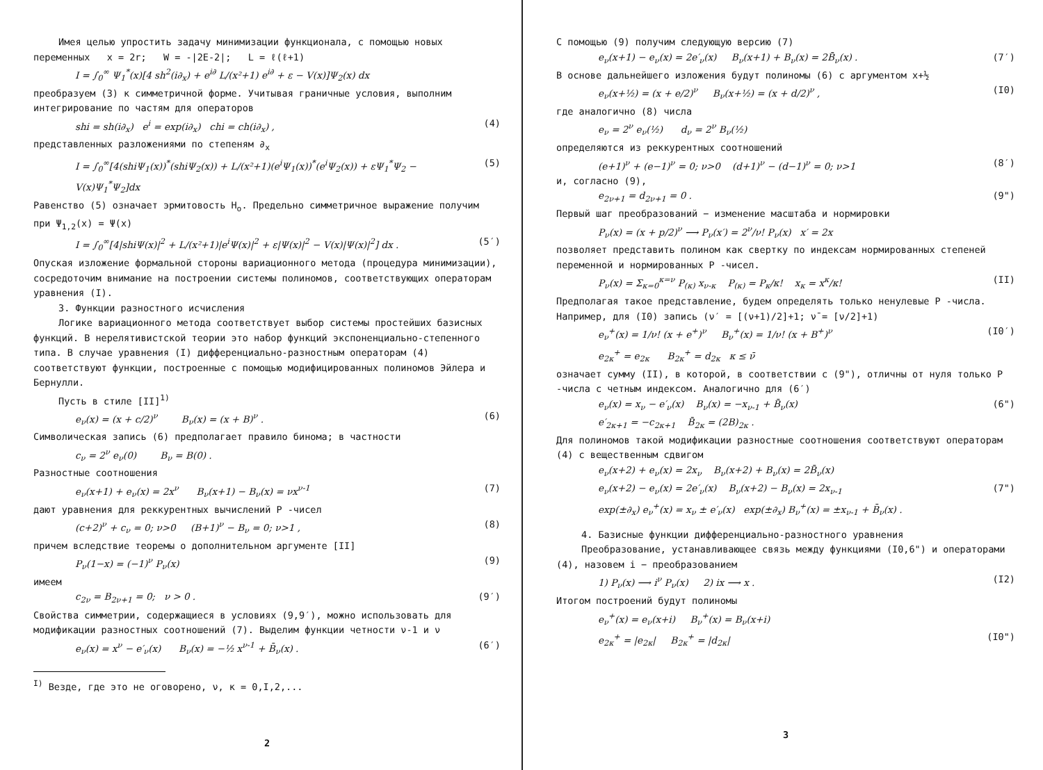Имея целью упростить задачу минимизации функционала, с помощью новых переменных x = 2r; W = -|2E-2|; L = ℓ(ℓ+1)
I = ∫<sub>0</sub><sup>∞</sup> Ψ<sub>1</sub><sup>*</sup>(x)[4 sh<sup>2</sup>(i∂<sub>x</sub>) + e<sup>i∂</sup> L/(x²+1) e<sup>i∂</sup> + ε − V(x)]Ψ<sub>2</sub>(x) dx
преобразуем (3) к симметричной форме. Учитывая граничные условия, выполним интегрирование по частям для операторов
shi = sh(i∂<sub>x</sub>) e<sup>i</sup> = exp(i∂<sub>x</sub>) chi = ch(i∂<sub>x</sub>) , (4)
представленных разложениями по степеням ∂<sub>x</sub>
I = ∫<sub>0</sub><sup>∞</sup>[4(shiΨ<sub>1</sub>(x))<sup>*</sup>(shiΨ<sub>2</sub>(x)) + L/(x²+1)(e<sup>i</sup>Ψ<sub>1</sub>(x))<sup>*</sup>(e<sup>i</sup>Ψ<sub>2</sub>(x)) + εΨ<sub>1</sub><sup>*</sup>Ψ<sub>2</sub> − V(x)Ψ<sub>1</sub><sup>*</sup>Ψ<sub>2</sub>]dx (5)
Равенство (5) означает эрмитовость H<sub>o</sub>. Предельно симметричное выражение получим при Ψ<sub>1,2</sub>(x) = Ψ(x)
I = ∫<sub>0</sub><sup>∞</sup>[4|shiΨ(x)|<sup>2</sup> + L/(x²+1)|e<sup>i</sup>Ψ(x)|<sup>2</sup> + ε|Ψ(x)|<sup>2</sup> − V(x)|Ψ(x)|<sup>2</sup>] dx . (5′)
Опуская изложение формальной стороны вариационного метода (процедура минимизации), сосредоточим внимание на построении системы полиномов, соответствующих операторам уравнения (I).
3. Функции разностного исчисления
Логике вариационного метода соответствует выбор системы простейших базисных функций. В нерелятивистской теории это набор функций экспоненциально-степенного типа. В случае уравнения (I) дифференциально-разностным операторам (4) соответствуют функции, построенные с помощью модифицированных полиномов Эйлера и Бернулли.
Пусть в стиле [II]<sup>1)</sup>
e<sub>ν</sub>(x) = (x + c/2)<sup>ν</sup> B<sub>ν</sub>(x) = (x + B)<sup>ν</sup> . (6)
Символическая запись (6) предполагает правило бинома; в частности
c<sub>ν</sub> = 2<sup>ν</sup> e<sub>ν</sub>(0) B<sub>ν</sub> = B(0) .
Разностные соотношения
e<sub>ν</sub>(x+1) + e<sub>ν</sub>(x) = 2x<sup>ν</sup> B<sub>ν</sub>(x+1) − B<sub>ν</sub>(x) = νx<sup>ν-1</sup> (7)
дают уравнения для реккурентных вычислений P -чисел
(c+2)<sup>ν</sup> + c<sub>ν</sub> = 0; ν>0 (B+1)<sup>ν</sup> − B<sub>ν</sub> = 0; ν>1 , (8)
причем вследствие теоремы о дополнительном аргументе [II]
P<sub>ν</sub>(1−x) = (−1)<sup>ν</sup> P<sub>ν</sub>(x) (9)
имеем
c<sub>2ν</sub> = B<sub>2ν+1</sub> = 0; ν > 0 . (9′)
Свойства симметрии, содержащиеся в условиях (9,9′), можно использовать для модификации разностных соотношений (7). Выделим функции четности ν-1 и ν
e<sub>ν</sub>(x) = x<sup>ν</sup> − e′<sub>ν</sub>(x) B<sub>ν</sub>(x) = −½ x<sup>ν-1</sup> + B̄<sub>ν</sub>(x) . (6′)
<sup>I)</sup> Везде, где это не оговорено, ν, κ = 0,I,2,...
2
С помощью (9) получим следующую версию (7)
e<sub>ν</sub>(x+1) − e<sub>ν</sub>(x) = 2e′<sub>ν</sub>(x) B<sub>ν</sub>(x+1) + B<sub>ν</sub>(x) = 2B̄<sub>ν</sub>(x) . (7′)
В основе дальнейшего изложения будут полиномы (6) с аргументом x+½
e<sub>ν</sub>(x+½) = (x + e/2)<sup>ν</sup> B<sub>ν</sub>(x+½) = (x + d/2)<sup>ν</sup> , (I0)
где аналогично (8) числа
e<sub>ν</sub> = 2<sup>ν</sup> e<sub>ν</sub>(½) d<sub>ν</sub> = 2<sup>ν</sup> B<sub>ν</sub>(½)
определяются из реккурентных соотношений
(e+1)<sup>ν</sup> + (e−1)<sup>ν</sup> = 0; ν>0 (d+1)<sup>ν</sup> − (d−1)<sup>ν</sup> = 0; ν>1 (8′)
и, согласно (9),
e<sub>2ν+1</sub> = d<sub>2ν+1</sub> = 0 . (9")
Первый шаг преобразований − изменение масштаба и нормировки
P<sub>ν</sub>(x) = (x + p/2)<sup>ν</sup> ⟶ P<sub>ν</sub>(x′) = 2<sup>ν</sup>/ν! P<sub>ν</sub>(x) x′ = 2x
позволяет представить полином как свертку по индексам нормированных степеней переменной и нормированных P -чисел.
P<sub>ν</sub>(x) = Σ<sub>κ=0</sub><sup>κ=ν</sup> P<sub>(κ)</sub> x<sub>ν-κ</sub> P<sub>(κ)</sub> = P<sub>κ</sub>/κ! x<sub>κ</sub> = x<sup>κ</sup>/κ! (II)
Предполагая такое представление, будем определять только ненулевые P -числа. Например, для (I0) запись (ν′ = [(ν+1)/2]+1; ν̄ = [ν/2]+1)
e<sub>ν</sub><sup>+</sup>(x) = 1/ν! (x + e<sup>+</sup>)<sup>ν</sup> B<sub>ν</sub><sup>+</sup>(x) = 1/ν! (x + B<sup>+</sup>)<sup>ν</sup> (I0′)
e<sub>2κ</sub><sup>+</sup> = e<sub>2κ</sub> B<sub>2κ</sub><sup>+</sup> = d<sub>2κ</sub> κ ≤ ν̄
означает сумму (II), в которой, в соответствии с (9"), отличны от нуля только P -числа с четным индексом. Аналогично для (6′)
e<sub>ν</sub>(x) = x<sub>ν</sub> − e′<sub>ν</sub>(x) B<sub>ν</sub>(x) = −x<sub>ν-1</sub> + B̄<sub>ν</sub>(x) (6")
e′<sub>2κ+1</sub> = −c<sub>2κ+1</sub> B̄<sub>2κ</sub> = (2B)<sub>2κ</sub> .
Для полиномов такой модификации разностные соотношения соответствуют операторам (4) с вещественным сдвигом
e<sub>ν</sub>(x+2) + e<sub>ν</sub>(x) = 2x<sub>ν</sub> B<sub>ν</sub>(x+2) + B<sub>ν</sub>(x) = 2B̄<sub>ν</sub>(x)
e<sub>ν</sub>(x+2) − e<sub>ν</sub>(x) = 2e′<sub>ν</sub>(x) B<sub>ν</sub>(x+2) − B<sub>ν</sub>(x) = 2x<sub>ν-1</sub> (7")
exp(±∂<sub>x</sub>) e<sub>ν</sub><sup>+</sup>(x) = x<sub>ν</sub> ± e′<sub>ν</sub>(x) exp(±∂<sub>x</sub>) B<sub>ν</sub><sup>+</sup>(x) = ±x<sub>ν-1</sub> + B̄<sub>ν</sub>(x) .
4. Базисные функции дифференциально-разностного уравнения
Преобразование, устанавливающее связь между функциями (I0,6") и операторами (4), назовем i − преобразованием
1) P<sub>ν</sub>(x) ⟶ i<sup>ν</sup> P<sub>ν</sub>(x) 2) ix ⟶ x . (I2)
Итогом построений будут полиномы
e<sub>ν</sub><sup>+</sup>(x) = e<sub>ν</sub>(x+i) B<sub>ν</sub><sup>+</sup>(x) = B<sub>ν</sub>(x+i)
e<sub>2κ</sub><sup>+</sup> = |e<sub>2κ</sub>| B<sub>2κ</sub><sup>+</sup> = |d<sub>2κ</sub>| (I0")
3